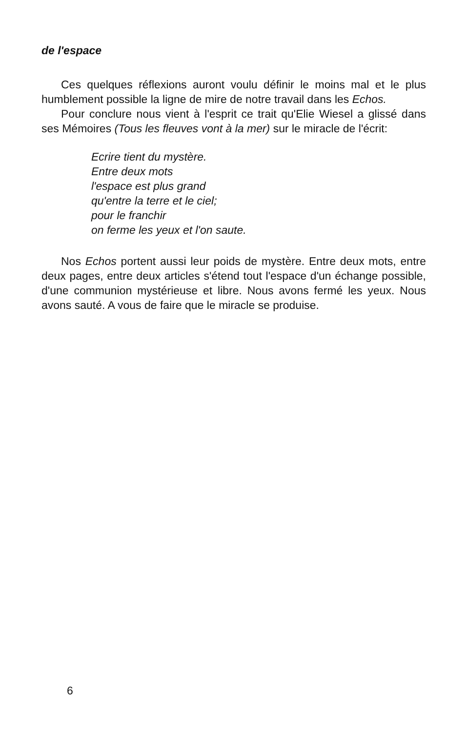de l'espace
Ces quelques réflexions auront voulu définir le moins mal et le plus humblement possible la ligne de mire de notre travail dans les Echos.
Pour conclure nous vient à l'esprit ce trait qu'Elie Wiesel a glissé dans ses Mémoires (Tous les fleuves vont à la mer) sur le miracle de l'écrit:
Ecrire tient du mystère.
Entre deux mots
l'espace est plus grand
qu'entre la terre et le ciel;
pour le franchir
on ferme les yeux et l'on saute.
Nos Echos portent aussi leur poids de mystère. Entre deux mots, entre deux pages, entre deux articles s'étend tout l'espace d'un échange possible, d'une communion mystérieuse et libre. Nous avons fermé les yeux. Nous avons sauté. A vous de faire que le miracle se produise.
6